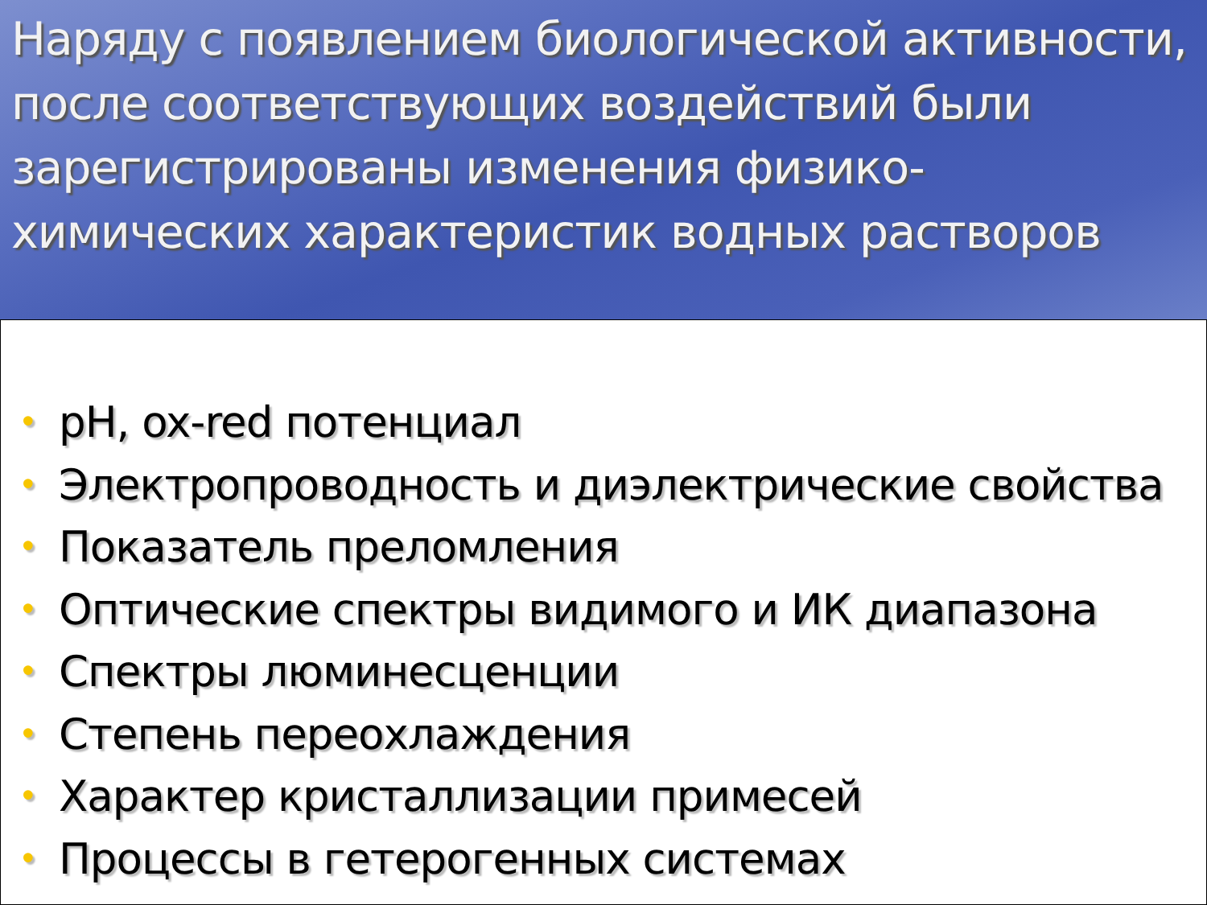Наряду с появлением биологической активности, после соответствующих воздействий были зарегистрированы изменения физико-химических характеристик водных растворов
• pH, ox-red потенциал
• Электропроводность и диэлектрические свойства
• Показатель преломления
• Оптические спектры видимого и ИК диапазона
• Спектры люминесценции
• Степень переохлаждения
• Характер кристаллизации примесей
• Процессы в гетерогенных системах